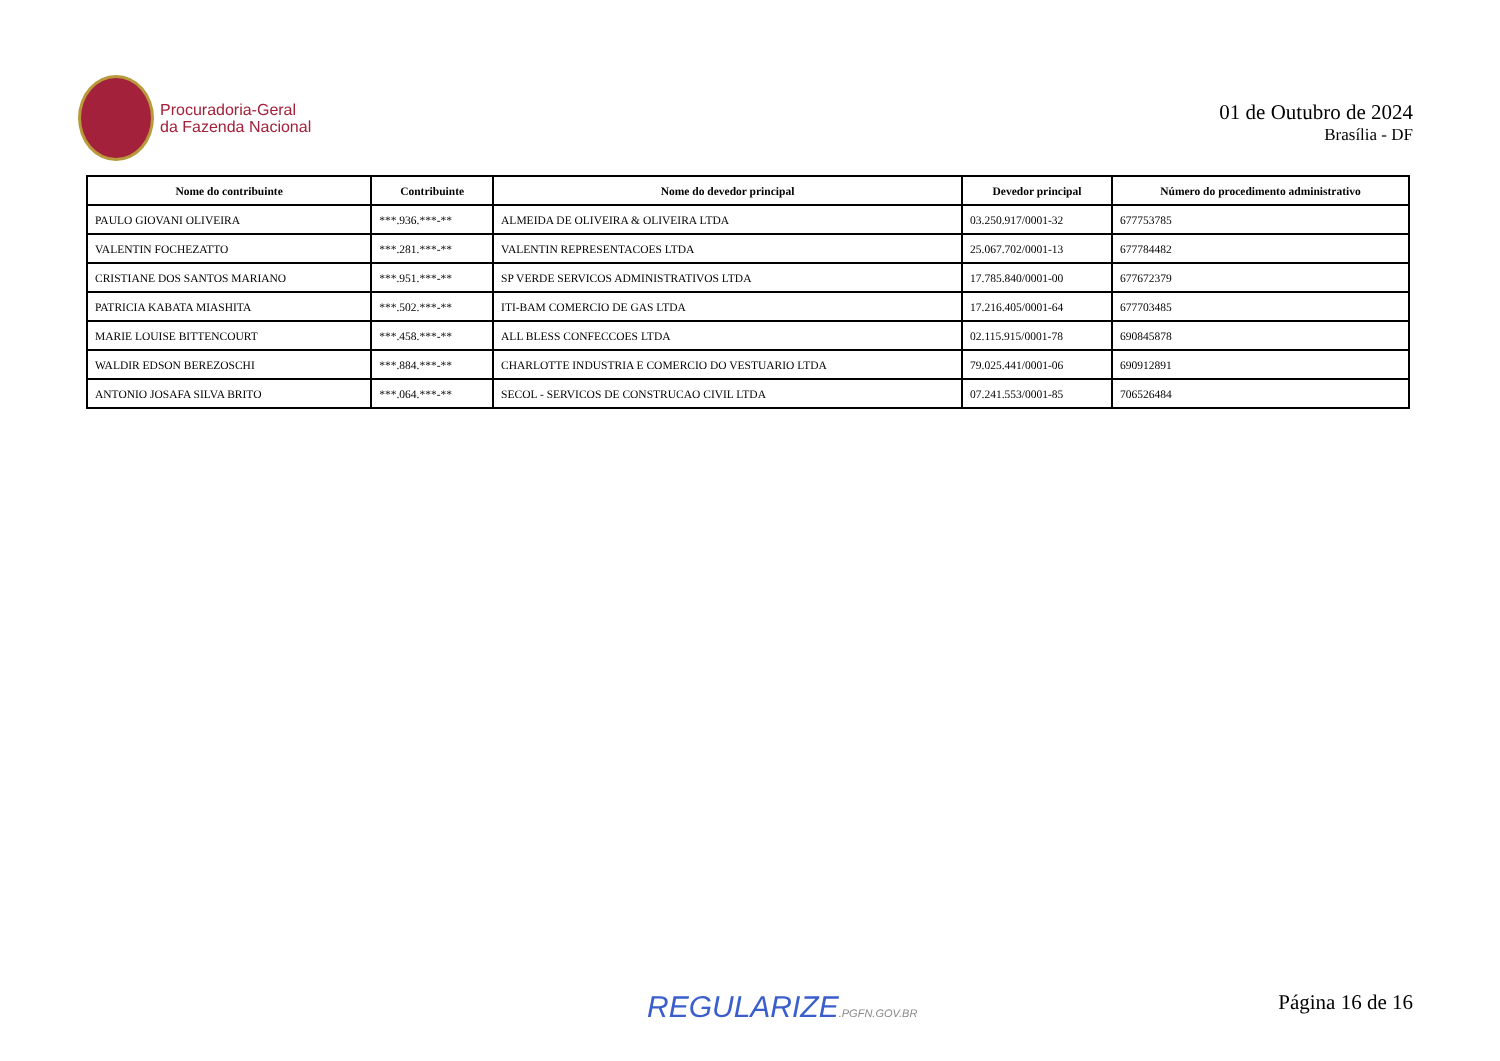Procuradoria-Geral
da Fazenda Nacional
01 de Outubro de 2024
Brasília - DF
| Nome do contribuinte | Contribuinte | Nome do devedor principal | Devedor principal | Número do procedimento administrativo |
| --- | --- | --- | --- | --- |
| PAULO GIOVANI OLIVEIRA | ***.936.***-** | ALMEIDA DE OLIVEIRA & OLIVEIRA LTDA | 03.250.917/0001-32 | 677753785 |
| VALENTIN FOCHEZATTO | ***.281.***-** | VALENTIN REPRESENTACOES LTDA | 25.067.702/0001-13 | 677784482 |
| CRISTIANE DOS SANTOS MARIANO | ***.951.***-** | SP VERDE SERVICOS ADMINISTRATIVOS LTDA | 17.785.840/0001-00 | 677672379 |
| PATRICIA KABATA MIASHITA | ***.502.***-** | ITI-BAM COMERCIO DE GAS LTDA | 17.216.405/0001-64 | 677703485 |
| MARIE LOUISE BITTENCOURT | ***.458.***-** | ALL BLESS CONFECCOES LTDA | 02.115.915/0001-78 | 690845878 |
| WALDIR EDSON BEREZOSCHI | ***.884.***-** | CHARLOTTE INDUSTRIA E COMERCIO DO VESTUARIO LTDA | 79.025.441/0001-06 | 690912891 |
| ANTONIO JOSAFA SILVA BRITO | ***.064.***-** | SECOL - SERVICOS DE CONSTRUCAO CIVIL LTDA | 07.241.553/0001-85 | 706526484 |
REGULARIZE.PGFN.GOV.BR Página 16 de 16